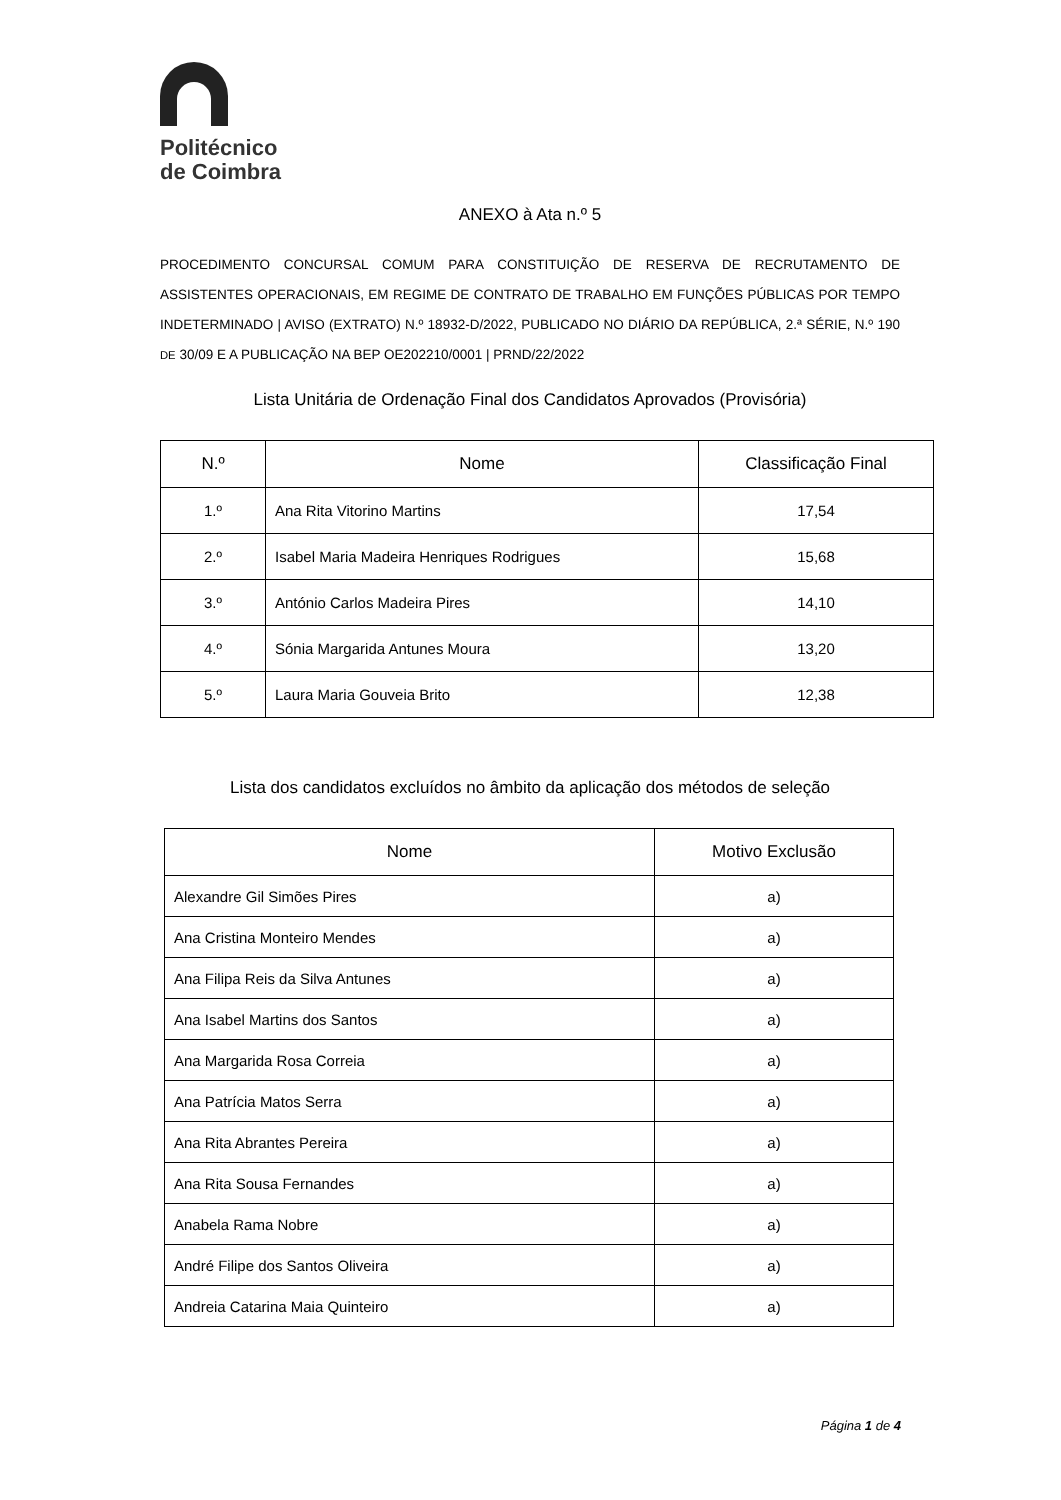Politécnico
de Coimbra
ANEXO à Ata n.º 5
PROCEDIMENTO CONCURSAL COMUM PARA CONSTITUIÇÃO DE RESERVA DE RECRUTAMENTO DE ASSISTENTES OPERACIONAIS, EM REGIME DE CONTRATO DE TRABALHO EM FUNÇÕES PÚBLICAS POR TEMPO INDETERMINADO | AVISO (EXTRATO) N.º 18932-D/2022, PUBLICADO NO DIÁRIO DA REPÚBLICA, 2.ª SÉRIE, N.º 190 DE 30/09 E A PUBLICAÇÃO NA BEP OE202210/0001 | PRND/22/2022
Lista Unitária de Ordenação Final dos Candidatos Aprovados (Provisória)
| N.º | Nome | Classificação Final |
| --- | --- | --- |
| 1.º | Ana Rita Vitorino Martins | 17,54 |
| 2.º | Isabel Maria Madeira Henriques Rodrigues | 15,68 |
| 3.º | António Carlos Madeira Pires | 14,10 |
| 4.º | Sónia Margarida Antunes Moura | 13,20 |
| 5.º | Laura Maria Gouveia Brito | 12,38 |
Lista dos candidatos excluídos no âmbito da aplicação dos métodos de seleção
| Nome | Motivo Exclusão |
| --- | --- |
| Alexandre Gil Simões Pires | a) |
| Ana Cristina Monteiro Mendes | a) |
| Ana Filipa Reis da Silva Antunes | a) |
| Ana Isabel Martins dos Santos | a) |
| Ana Margarida Rosa Correia | a) |
| Ana Patrícia Matos Serra | a) |
| Ana Rita Abrantes Pereira | a) |
| Ana Rita Sousa Fernandes | a) |
| Anabela Rama Nobre | a) |
| André Filipe dos Santos Oliveira | a) |
| Andreia Catarina Maia Quinteiro | a) |
Página 1 de 4